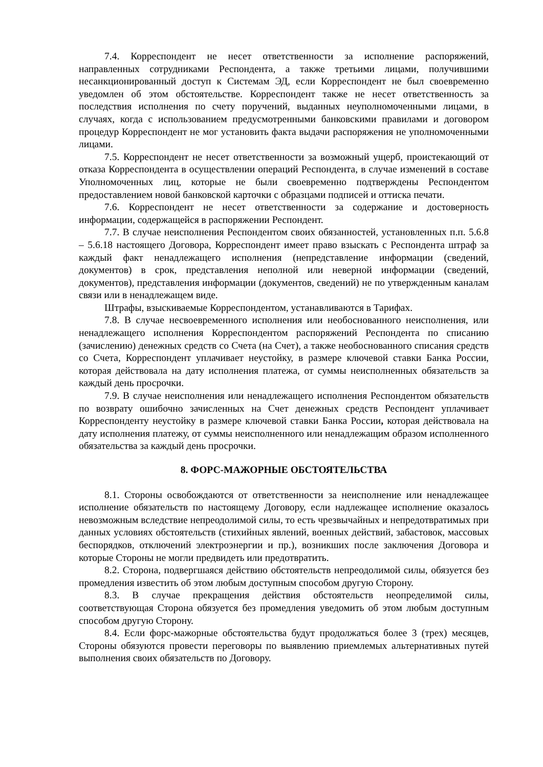7.4. Корреспондент не несет ответственности за исполнение распоряжений, направленных сотрудниками Респондента, а также третьими лицами, получившими несанкционированный доступ к Системам ЭД, если Корреспондент не был своевременно уведомлен об этом обстоятельстве. Корреспондент также не несет ответственность за последствия исполнения по счету поручений, выданных неуполномоченными лицами, в случаях, когда с использованием предусмотренными банковскими правилами и договором процедур Корреспондент не мог установить факта выдачи распоряжения не уполномоченными лицами.
7.5. Корреспондент не несет ответственности за возможный ущерб, проистекающий от отказа Корреспондента в осуществлении операций Респондента, в случае изменений в составе Уполномоченных лиц, которые не были своевременно подтверждены Респондентом предоставлением новой банковской карточки с образцами подписей и оттиска печати.
7.6. Корреспондент не несет ответственности за содержание и достоверность информации, содержащейся в распоряжении Респондент.
7.7. В случае неисполнения Респондентом своих обязанностей, установленных п.п. 5.6.8 – 5.6.18 настоящего Договора, Корреспондент имеет право взыскать с Респондента штраф за каждый факт ненадлежащего исполнения (непредставление информации (сведений, документов) в срок, представления неполной или неверной информации (сведений, документов), представления информации (документов, сведений) не по утвержденным каналам связи или в ненадлежащем виде.
Штрафы, взыскиваемые Корреспондентом, устанавливаются в Тарифах.
7.8. В случае несвоевременного исполнения или необоснованного неисполнения, или ненадлежащего исполнения Корреспондентом распоряжений Респондента по списанию (зачислению) денежных средств со Счета (на Счет), а также необоснованного списания средств со Счета, Корреспондент уплачивает неустойку, в размере ключевой ставки Банка России, которая действовала на дату исполнения платежа, от суммы неисполненных обязательств за каждый день просрочки.
7.9. В случае неисполнения или ненадлежащего исполнения Респондентом обязательств по возврату ошибочно зачисленных на Счет денежных средств Респондент уплачивает Корреспонденту неустойку в размере ключевой ставки Банка России, которая действовала на дату исполнения платежу, от суммы неисполненного или ненадлежащим образом исполненного обязательства за каждый день просрочки.
8. ФОРС-МАЖОРНЫЕ ОБСТОЯТЕЛЬСТВА
8.1. Стороны освобождаются от ответственности за неисполнение или ненадлежащее исполнение обязательств по настоящему Договору, если надлежащее исполнение оказалось невозможным вследствие непреодолимой силы, то есть чрезвычайных и непредотвратимых при данных условиях обстоятельств (стихийных явлений, военных действий, забастовок, массовых беспорядков, отключений электроэнергии и пр.), возникших после заключения Договора и которые Стороны не могли предвидеть или предотвратить.
8.2. Сторона, подвергшаяся действию обстоятельств непреодолимой силы, обязуется без промедления известить об этом любым доступным способом другую Сторону.
8.3. В случае прекращения действия обстоятельств неопределимой силы, соответствующая Сторона обязуется без промедления уведомить об этом любым доступным способом другую Сторону.
8.4. Если форс-мажорные обстоятельства будут продолжаться более 3 (трех) месяцев, Стороны обязуются провести переговоры по выявлению приемлемых альтернативных путей выполнения своих обязательств по Договору.